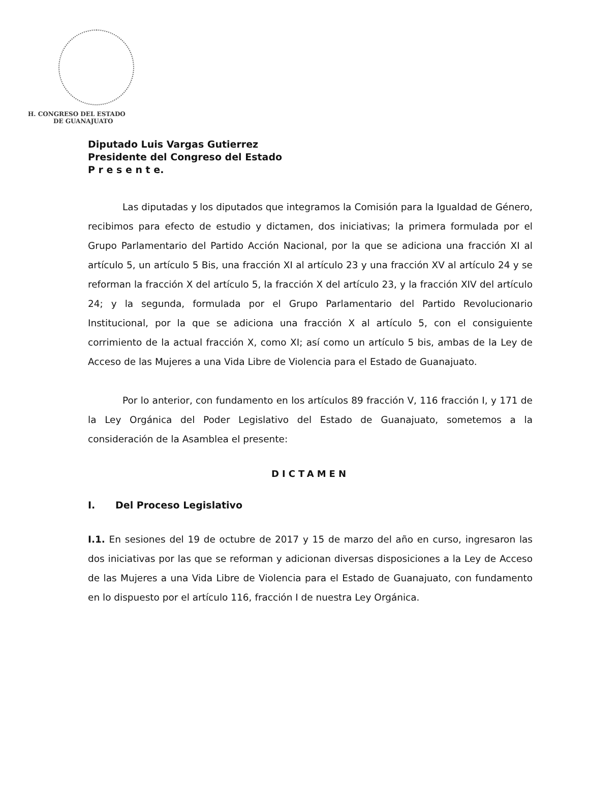H. CONGRESO DEL ESTADO
DE GUANAJUATO
Diputado Luis Vargas Gutierrez
Presidente del Congreso del Estado
P r e s e n t e.
Las diputadas y los diputados que integramos la Comisión para la Igualdad de Género, recibimos para efecto de estudio y dictamen, dos iniciativas; la primera formulada por el Grupo Parlamentario del Partido Acción Nacional, por la que se adiciona una fracción XI al artículo 5, un artículo 5 Bis, una fracción XI al artículo 23 y una fracción XV al artículo 24 y se reforman la fracción X del artículo 5, la fracción X del artículo 23, y la fracción XIV del artículo 24; y la segunda, formulada por el Grupo Parlamentario del Partido Revolucionario Institucional, por la que se adiciona una fracción X al artículo 5, con el consiguiente corrimiento de la actual fracción X, como XI; así como un artículo 5 bis, ambas de la Ley de Acceso de las Mujeres a una Vida Libre de Violencia para el Estado de Guanajuato.
Por lo anterior, con fundamento en los artículos 89 fracción V, 116 fracción I, y 171 de la Ley Orgánica del Poder Legislativo del Estado de Guanajuato, sometemos a la consideración de la Asamblea el presente:
DICTAMEN
I. Del Proceso Legislativo
I.1. En sesiones del 19 de octubre de 2017 y 15 de marzo del año en curso, ingresaron las dos iniciativas por las que se reforman y adicionan diversas disposiciones a la Ley de Acceso de las Mujeres a una Vida Libre de Violencia para el Estado de Guanajuato, con fundamento en lo dispuesto por el artículo 116, fracción I de nuestra Ley Orgánica.